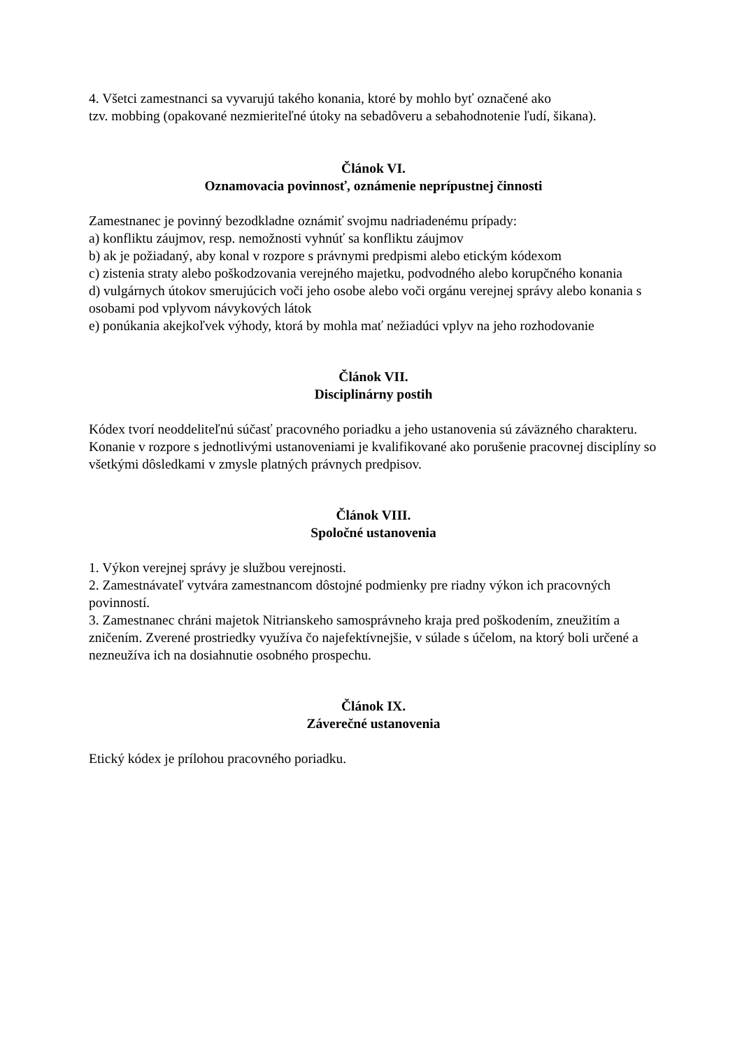4. Všetci zamestnanci sa vyvarujú takého konania, ktoré by mohlo byť označené ako
tzv. mobbing (opakované nezmieriteľné útoky na sebadôveru a sebahodnotenie ľudí, šikana).
Článok VI.
Oznamovacia povinnosť, oznámenie neprípustnej činnosti
Zamestnanec je povinný bezodkladne oznámiť svojmu nadriadenému prípady:
a) konfliktu záujmov, resp. nemožnosti vyhnúť sa konfliktu záujmov
b) ak je požiadaný, aby konal v rozpore s právnymi predpismi alebo etickým kódexom
c) zistenia straty alebo poškodzovania verejného majetku, podvodného alebo korupčného konania
d) vulgárnych útokov smerujúcich voči jeho osobe alebo voči orgánu verejnej správy alebo konania s osobami pod vplyvom návykových látok
e) ponúkania akejkoľvek výhody, ktorá by mohla mať nežiadúci vplyv na jeho rozhodovanie
Článok VII.
Disciplinárny postih
Kódex tvorí neoddeliteľnú súčasť pracovného poriadku a jeho ustanovenia sú záväzného charakteru.
Konanie v rozpore s jednotlivými ustanoveniami je kvalifikované ako porušenie pracovnej disciplíny so všetkými dôsledkami v zmysle platných právnych predpisov.
Článok VIII.
Spoločné ustanovenia
1. Výkon verejnej správy je službou verejnosti.
2. Zamestnávateľ vytvára zamestnancom dôstojné podmienky pre riadny výkon ich pracovných povinností.
3. Zamestnanec chráni majetok Nitrianskeho samosprávneho kraja pred poškodením, zneužitím a zničením. Zverené prostriedky využíva čo najefektívnejšie, v súlade s účelom, na ktorý boli určené a nezneužíva ich na dosiahnutie osobného prospechu.
Článok IX.
Záverečné ustanovenia
Etický kódex je prílohou pracovného poriadku.